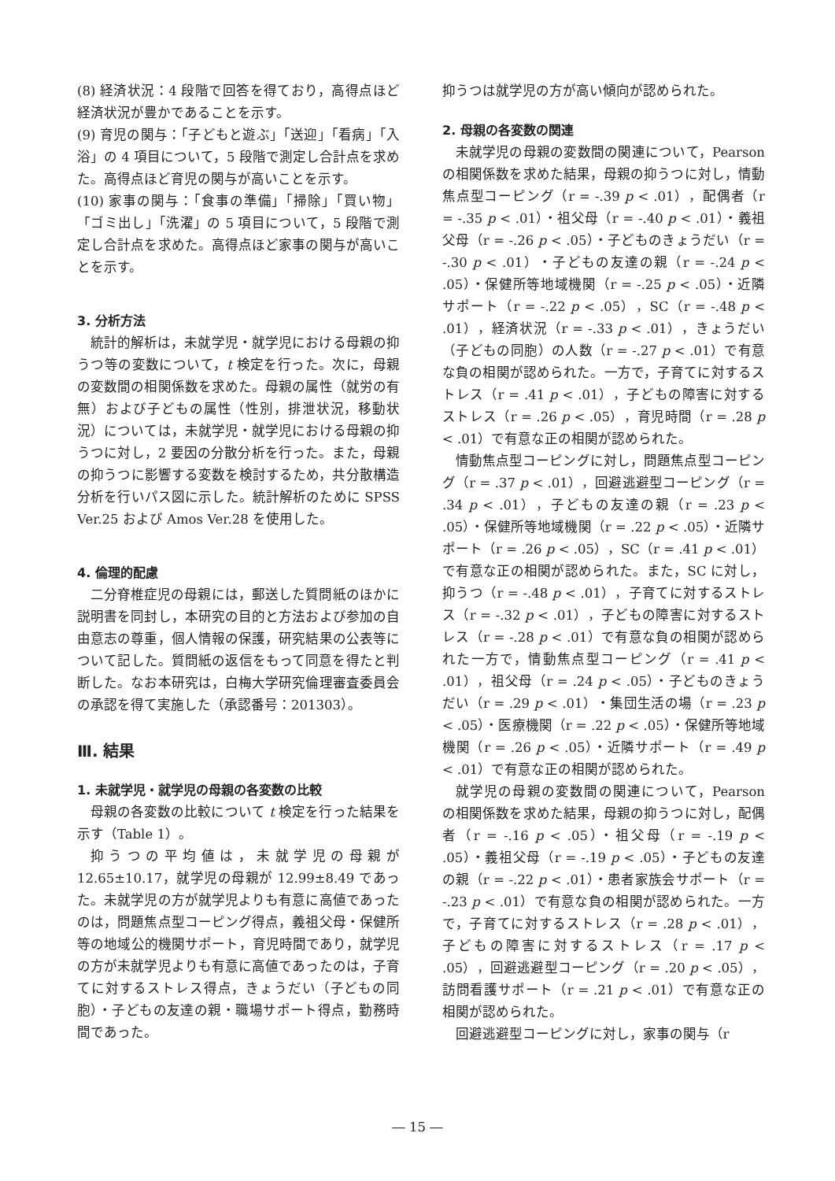(8) 経済状況：4 段階で回答を得ており，高得点ほど経済状況が豊かであることを示す。
(9) 育児の関与：「子どもと遊ぶ」「送迎」「看病」「入浴」の 4 項目について，5 段階で測定し合計点を求めた。高得点ほど育児の関与が高いことを示す。
(10) 家事の関与：「食事の準備」「掃除」「買い物」「ゴミ出し」「洗濯」の 5 項目について，5 段階で測定し合計点を求めた。高得点ほど家事の関与が高いことを示す。
3. 分析方法
統計的解析は，未就学児・就学児における母親の抑うつ等の変数について，t 検定を行った。次に，母親の変数間の相関係数を求めた。母親の属性（就労の有無）および子どもの属性（性別，排泄状況，移動状況）については，未就学児・就学児における母親の抑うつに対し，2 要因の分散分析を行った。また，母親の抑うつに影響する変数を検討するため，共分散構造分析を行いパス図に示した。統計解析のために SPSS Ver.25 および Amos Ver.28 を使用した。
4. 倫理的配慮
二分脊椎症児の母親には，郵送した質問紙のほかに説明書を同封し，本研究の目的と方法および参加の自由意志の尊重，個人情報の保護，研究結果の公表等について記した。質問紙の返信をもって同意を得たと判断した。なお本研究は，白梅大学研究倫理審査委員会の承認を得て実施した（承認番号：201303）。
Ⅲ. 結果
1. 未就学児・就学児の母親の各変数の比較
母親の各変数の比較について t 検定を行った結果を示す（Table 1）。
抑うつの平均値は，未就学児の母親が 12.65±10.17，就学児の母親が 12.99±8.49 であった。未就学児の方が就学児よりも有意に高値であったのは，問題焦点型コーピング得点，義祖父母・保健所等の地域公的機関サポート，育児時間であり，就学児の方が未就学児よりも有意に高値であったのは，子育てに対するストレス得点，きょうだい（子どもの同胞）・子どもの友達の親・職場サポート得点，勤務時間であった。
抑うつは就学児の方が高い傾向が認められた。
2. 母親の各変数の関連
未就学児の母親の変数間の関連について，Pearson の相関係数を求めた結果，母親の抑うつに対し，情動焦点型コーピング（r = -.39 p < .01），配偶者（r = -.35 p < .01）・祖父母（r = -.40 p < .01）・義祖父母（r = -.26 p < .05）・子どものきょうだい（r = -.30 p < .01）・子どもの友達の親（r = -.24 p < .05）・保健所等地域機関（r = -.25 p < .05）・近隣サポート（r = -.22 p < .05），SC（r = -.48 p < .01），経済状況（r = -.33 p < .01），きょうだい（子どもの同胞）の人数（r = -.27 p < .01）で有意な負の相関が認められた。一方で，子育てに対するストレス（r = .41 p < .01），子どもの障害に対するストレス（r = .26 p < .05），育児時間（r = .28 p < .01）で有意な正の相関が認められた。
情動焦点型コーピングに対し，問題焦点型コーピング（r = .37 p < .01），回避逃避型コーピング（r = .34 p < .01），子どもの友達の親（r = .23 p < .05）・保健所等地域機関（r = .22 p < .05）・近隣サポート（r = .26 p < .05），SC（r = .41 p < .01）で有意な正の相関が認められた。また，SC に対し，抑うつ（r = -.48 p < .01），子育てに対するストレス（r = -.32 p < .01），子どもの障害に対するストレス（r = -.28 p < .01）で有意な負の相関が認められた一方で，情動焦点型コーピング（r = .41 p < .01），祖父母（r = .24 p < .05）・子どものきょうだい（r = .29 p < .01）・集団生活の場（r = .23 p < .05）・医療機関（r = .22 p < .05）・保健所等地域機関（r = .26 p < .05）・近隣サポート（r = .49 p < .01）で有意な正の相関が認められた。
就学児の母親の変数間の関連について，Pearson の相関係数を求めた結果，母親の抑うつに対し，配偶者（r = -.16 p < .05）・祖父母（r = -.19 p < .05）・義祖父母（r = -.19 p < .05）・子どもの友達の親（r = -.22 p < .01）・患者家族会サポート（r = -.23 p < .01）で有意な負の相関が認められた。一方で，子育てに対するストレス（r = .28 p < .01），子どもの障害に対するストレス（r = .17 p < .05），回避逃避型コーピング（r = .20 p < .05），訪問看護サポート（r = .21 p < .01）で有意な正の相関が認められた。
回避逃避型コーピングに対し，家事の関与（r
― 15 ―